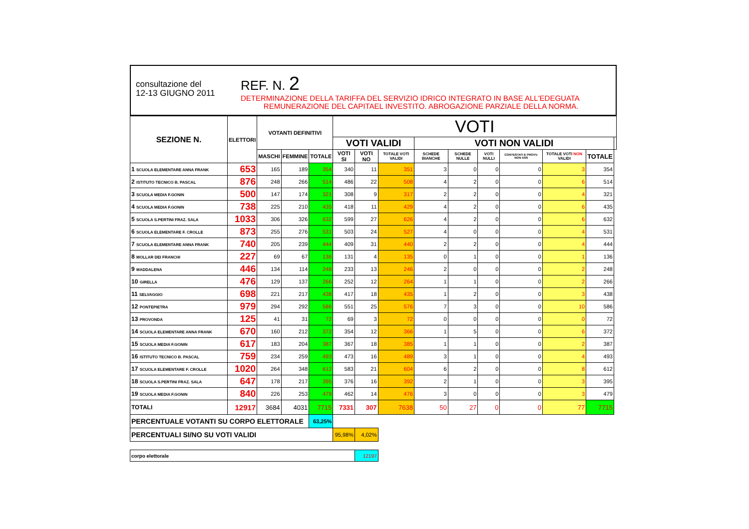consultazione del
12-13 GIUGNO 2011
REF. N. 2
DETERMINAZIONE DELLA TARIFFA DEL SERVIZIO IDRICO INTEGRATO IN BASE ALL'EDEGUATA
REMUNERAZIONE DEL CAPITAEL INVESTITO. ABROGAZIONE PARZIALE DELLA NORMA.
| SEZIONE N. | ELETTORI | VOTANTI DEFINITIVI | | | VOTI | | | | | | | | | |
| --- | --- | --- | --- | --- | --- | --- | --- | --- | --- | --- | --- | --- | --- | --- |
| | | | | | VOTI VALIDI | | | VOTI NON VALIDI | | | | | | |
| | | MASCHI | FEMMINE | TOTALE | VOTI SI | VOTI NO | TOTALE VOTI VALIDI | SCHEDE BIANCHE | SCHEDE NULLE | VOTI NULLI | CONTESTATI E PROVV. NON ASS | TOTALE VOTI NON VALIDI | TOTALE | |
| 1 SCUOLA ELEMENTARE ANNA FRANK | 653 | 165 | 189 | 354 | 340 | 11 | 351 | 3 | 0 | 0 | 0 | 3 | 354 | |
| 2 ISTITUTO TECNICO B. PASCAL | 876 | 248 | 266 | 514 | 486 | 22 | 508 | 4 | 2 | 0 | 0 | 6 | 514 | |
| 3 SCUOLA MEDIA F.GONIN | 500 | 147 | 174 | 321 | 308 | 9 | 317 | 2 | 2 | 0 | 0 | 4 | 321 | |
| 4 SCUOLA MEDIA F.GONIN | 738 | 225 | 210 | 435 | 418 | 11 | 429 | 4 | 2 | 0 | 0 | 6 | 435 | |
| 5 SCUOLA S.PERTINI FRAZ. SALA | 1033 | 306 | 326 | 632 | 599 | 27 | 626 | 4 | 2 | 0 | 0 | 6 | 632 | |
| 6 SCUOLA ELEMENTARE F. CROLLE | 873 | 255 | 276 | 531 | 503 | 24 | 527 | 4 | 0 | 0 | 0 | 4 | 531 | |
| 7 SCUOLA ELEMENTARE ANNA FRANK | 740 | 205 | 239 | 444 | 409 | 31 | 440 | 2 | 2 | 0 | 0 | 4 | 444 | |
| 8 MOLLAR DEI FRANCHI | 227 | 69 | 67 | 136 | 131 | 4 | 135 | 0 | 1 | 0 | 0 | 1 | 136 | |
| 9 MADDALENA | 446 | 134 | 114 | 248 | 233 | 13 | 246 | 2 | 0 | 0 | 0 | 2 | 248 | |
| 10 GIRELLA | 476 | 129 | 137 | 266 | 252 | 12 | 264 | 1 | 1 | 0 | 0 | 2 | 266 | |
| 11 SELVAGGIO | 698 | 221 | 217 | 438 | 417 | 18 | 435 | 1 | 2 | 0 | 0 | 3 | 438 | |
| 12 PONTEPIETRA | 979 | 294 | 292 | 586 | 551 | 25 | 576 | 7 | 3 | 0 | 0 | 10 | 586 | |
| 13 PROVONDA | 125 | 41 | 31 | 72 | 69 | 3 | 72 | 0 | 0 | 0 | 0 | 0 | 72 | |
| 14 SCUOLA ELEMENTARE ANNA FRANK | 670 | 160 | 212 | 372 | 354 | 12 | 366 | 1 | 5 | 0 | 0 | 6 | 372 | |
| 15 SCUOLA MEDIA F.GONIN | 617 | 183 | 204 | 387 | 367 | 18 | 385 | 1 | 1 | 0 | 0 | 2 | 387 | |
| 16 ISTITUTO TECNICO B. PASCAL | 759 | 234 | 259 | 493 | 473 | 16 | 489 | 3 | 1 | 0 | 0 | 4 | 493 | |
| 17 SCUOLA ELEMENTARE F. CROLLE | 1020 | 264 | 348 | 612 | 583 | 21 | 604 | 6 | 2 | 0 | 0 | 8 | 612 | |
| 18 SCUOLA S.PERTINI FRAZ. SALA | 647 | 178 | 217 | 395 | 376 | 16 | 392 | 2 | 1 | 0 | 0 | 3 | 395 | |
| 19 SCUOLA MEDIA F.GONIN | 840 | 226 | 253 | 479 | 462 | 14 | 476 | 3 | 0 | 0 | 0 | 3 | 479 | |
| TOTALI | 12917 | 3684 | 4031 | 7715 | 7331 | 307 | 7638 | 50 | 27 | 0 | 0 | 77 | 7715 | |
| PERCENTUALE VOTANTI SU CORPO ELETTORALE | | | | 63,25% | | | | | | | | | | |
| PERCENTUALI SI/NO SU VOTI VALIDI | | | | | 95,98% | 4,02% | | | | | | | | |
| corpo elettorale | | | | | | 12197 | | | | | | | | |